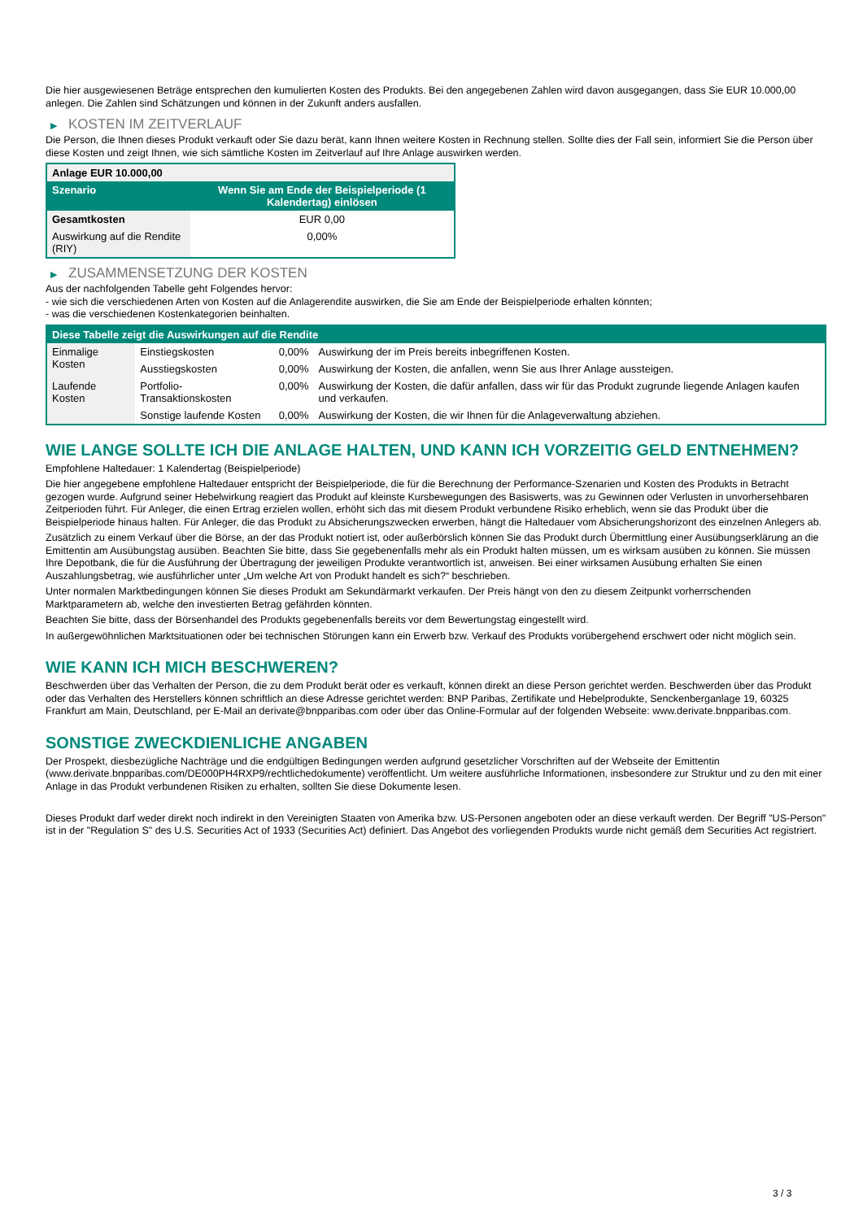Die hier ausgewiesenen Beträge entsprechen den kumulierten Kosten des Produkts. Bei den angegebenen Zahlen wird davon ausgegangen, dass Sie EUR 10.000,00 anlegen. Die Zahlen sind Schätzungen und können in der Zukunft anders ausfallen.
▶ KOSTEN IM ZEITVERLAUF
Die Person, die Ihnen dieses Produkt verkauft oder Sie dazu berät, kann Ihnen weitere Kosten in Rechnung stellen. Sollte dies der Fall sein, informiert Sie die Person über diese Kosten und zeigt Ihnen, wie sich sämtliche Kosten im Zeitverlauf auf Ihre Anlage auswirken werden.
| Anlage EUR 10.000,00 | |
| --- | --- |
| Szenario | Wenn Sie am Ende der Beispielperiode (1 Kalendertag) einlösen |
| Gesamtkosten | EUR 0,00 |
| Auswirkung auf die Rendite (RIY) | 0,00% |
▶ ZUSAMMENSETZUNG DER KOSTEN
Aus der nachfolgenden Tabelle geht Folgendes hervor:
- wie sich die verschiedenen Arten von Kosten auf die Anlagerendite auswirken, die Sie am Ende der Beispielperiode erhalten könnten;
- was die verschiedenen Kostenkategorien beinhalten.
| Diese Tabelle zeigt die Auswirkungen auf die Rendite | | | |
| --- | --- | --- | --- |
| Einmalige Kosten | Einstiegskosten | 0,00% | Auswirkung der im Preis bereits inbegriffenen Kosten. |
| | Ausstiegskosten | 0,00% | Auswirkung der Kosten, die anfallen, wenn Sie aus Ihrer Anlage aussteigen. |
| Laufende Kosten | Portfolio-Transaktionskosten | 0,00% | Auswirkung der Kosten, die dafür anfallen, dass wir für das Produkt zugrunde liegende Anlagen kaufen und verkaufen. |
| | Sonstige laufende Kosten | 0,00% | Auswirkung der Kosten, die wir Ihnen für die Anlageverwaltung abziehen. |
WIE LANGE SOLLTE ICH DIE ANLAGE HALTEN, UND KANN ICH VORZEITIG GELD ENTNEHMEN?
Empfohlene Haltedauer: 1 Kalendertag (Beispielperiode)
Die hier angegebene empfohlene Haltedauer entspricht der Beispielperiode, die für die Berechnung der Performance-Szenarien und Kosten des Produkts in Betracht gezogen wurde. Aufgrund seiner Hebelwirkung reagiert das Produkt auf kleinste Kursbewegungen des Basiswerts, was zu Gewinnen oder Verlusten in unvorhersehbaren Zeitperioden führt. Für Anleger, die einen Ertrag erzielen wollen, erhöht sich das mit diesem Produkt verbundene Risiko erheblich, wenn sie das Produkt über die Beispielperiode hinaus halten. Für Anleger, die das Produkt zu Absicherungszwecken erwerben, hängt die Haltedauer vom Absicherungshorizont des einzelnen Anlegers ab.
Zusätzlich zu einem Verkauf über die Börse, an der das Produkt notiert ist, oder außerbörslich können Sie das Produkt durch Übermittlung einer Ausübungserklärung an die Emittentin am Ausübungstag ausüben. Beachten Sie bitte, dass Sie gegebenenfalls mehr als ein Produkt halten müssen, um es wirksam ausüben zu können. Sie müssen Ihre Depotbank, die für die Ausführung der Übertragung der jeweiligen Produkte verantwortlich ist, anweisen. Bei einer wirksamen Ausübung erhalten Sie einen Auszahlungsbetrag, wie ausführlicher unter „Um welche Art von Produkt handelt es sich?“ beschrieben.
Unter normalen Marktbedingungen können Sie dieses Produkt am Sekundärmarkt verkaufen. Der Preis hängt von den zu diesem Zeitpunkt vorherrschenden Marktparametern ab, welche den investierten Betrag gefährden könnten.
Beachten Sie bitte, dass der Börsenhandel des Produkts gegebenenfalls bereits vor dem Bewertungstag eingestellt wird.
In außergewöhnlichen Marktsituationen oder bei technischen Störungen kann ein Erwerb bzw. Verkauf des Produkts vorübergehend erschwert oder nicht möglich sein.
WIE KANN ICH MICH BESCHWEREN?
Beschwerden über das Verhalten der Person, die zu dem Produkt berät oder es verkauft, können direkt an diese Person gerichtet werden. Beschwerden über das Produkt oder das Verhalten des Herstellers können schriftlich an diese Adresse gerichtet werden: BNP Paribas, Zertifikate und Hebelprodukte, Senckenberganlage 19, 60325 Frankfurt am Main, Deutschland, per E-Mail an derivate@bnpparibas.com oder über das Online-Formular auf der folgenden Webseite: www.derivate.bnpparibas.com.
SONSTIGE ZWECKDIENLICHE ANGABEN
Der Prospekt, diesbezügliche Nachträge und die endgültigen Bedingungen werden aufgrund gesetzlicher Vorschriften auf der Webseite der Emittentin (www.derivate.bnpparibas.com/DE000PH4RXP9/rechtlichedokumente) veröffentlicht. Um weitere ausführliche Informationen, insbesondere zur Struktur und zu den mit einer Anlage in das Produkt verbundenen Risiken zu erhalten, sollten Sie diese Dokumente lesen.
Dieses Produkt darf weder direkt noch indirekt in den Vereinigten Staaten von Amerika bzw. US-Personen angeboten oder an diese verkauft werden. Der Begriff "US-Person" ist in der "Regulation S" des U.S. Securities Act of 1933 (Securities Act) definiert. Das Angebot des vorliegenden Produkts wurde nicht gemäß dem Securities Act registriert.
3 / 3